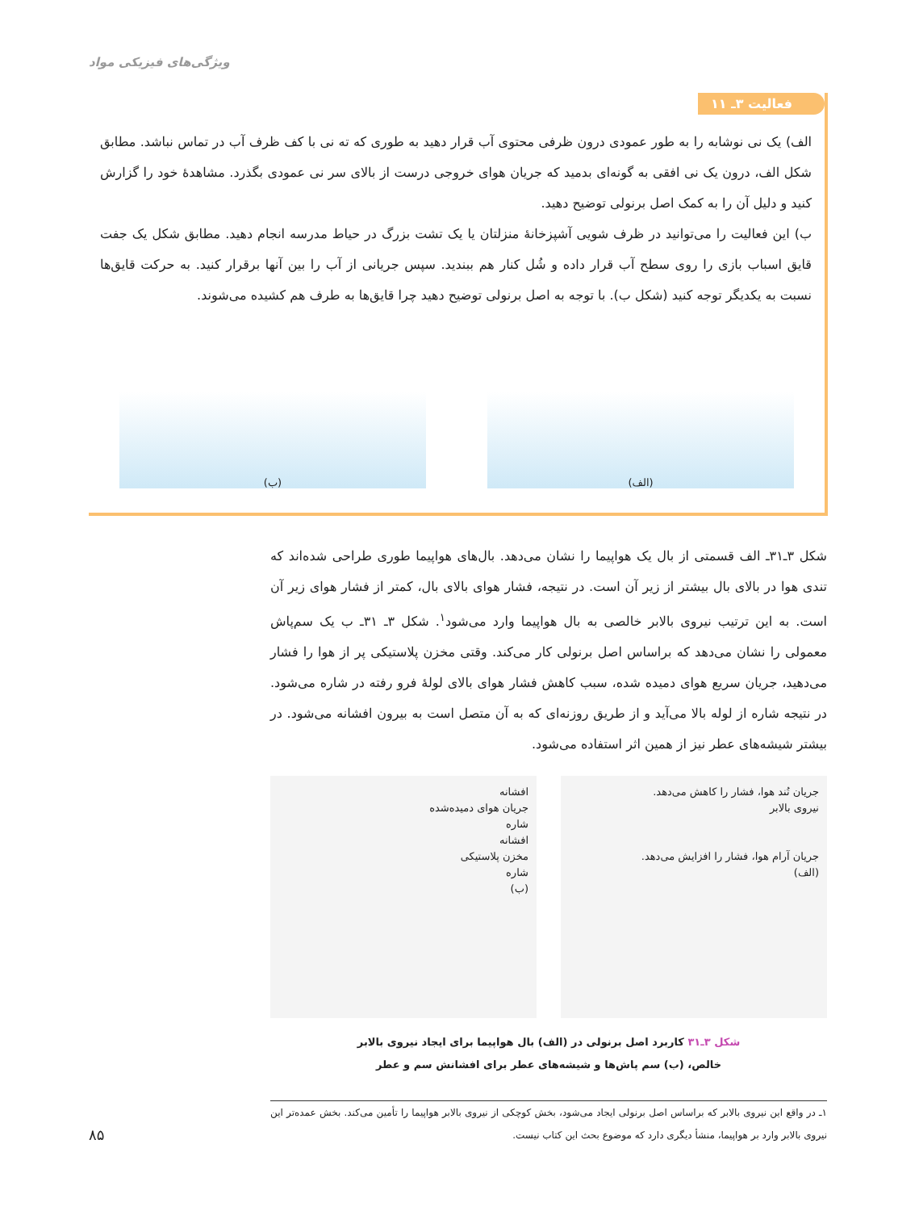ویژگی‌های فیزیکی مواد
فعالیت ۳ـ ۱۱
الف) یک نی نوشابه را به طور عمودی درون ظرفی محتوی آب قرار دهید به طوری که ته نی با کف ظرف آب در تماس نباشد. مطابق شکل الف، درون یک نی افقی به گونه‌ای بدمید که جریان هوای خروجی درست از بالای سر نی عمودی بگذرد. مشاهدهٔ خود را گزارش کنید و دلیل آن را به کمک اصل برنولی توضیح دهید.
ب) این فعالیت را می‌توانید در ظرف شویی آشپزخانهٔ منزلتان یا یک تشت بزرگ در حیاط مدرسه انجام دهید. مطابق شکل یک جفت قایق اسباب بازی را روی سطح آب قرار داده و شُل کنار هم ببندید. سپس جریانی از آب را بین آنها برقرار کنید. به حرکت قایق‌ها نسبت به یکدیگر توجه کنید (شکل ب). با توجه به اصل برنولی توضیح دهید چرا قایق‌ها به طرف هم کشیده می‌شوند.
(الف) (ب)
شکل ۳ـ۳۱ـ الف قسمتی از بال یک هواپیما را نشان می‌دهد. بال‌های هواپیما طوری طراحی شده‌اند که تندی هوا در بالای بال بیشتر از زیر آن است. در نتیجه، فشار هوای بالای بال، کمتر از فشار هوای زیر آن است. به این ترتیب نیروی بالابر خالصی به بال هواپیما وارد می‌شود<sup>۱</sup>. شکل ۳ـ ۳۱ـ ب یک سم‌پاش معمولی را نشان می‌دهد که براساس اصل برنولی کار می‌کند. وقتی مخزن پلاستیکی پر از هوا را فشار می‌دهید، جریان سریع هوای دمیده شده، سبب کاهش فشار هوای بالای لولهٔ فرو رفته در شاره می‌شود. در نتیجه شاره از لوله بالا می‌آید و از طریق روزنه‌ای که به آن متصل است به بیرون افشانه می‌شود. در بیشتر شیشه‌های عطر نیز از همین اثر استفاده می‌شود.
جریان تُند هوا، فشار را کاهش می‌دهد.
نیروی بالابر
جریان آرام هوا، فشار را افزایش می‌دهد.
(الف)
افشانه
جریان هوای دمیده‌شده
شاره
افشانه
مخزن پلاستیکی
شاره
(ب)
شکل ۳ـ۳۱ کاربرد اصل برنولی در (الف) بال هواپیما برای ایجاد نیروی بالابر
خالص، (ب) سم پاش‌ها و شیشه‌های عطر برای افشانش سم و عطر
۱ـ در واقع این نیروی بالابر که براساس اصل برنولی ایجاد می‌شود، بخش کوچکی از نیروی بالابر هواپیما را تأمین می‌کند. بخش عمده‌تر این نیروی بالابر وارد بر هواپیما، منشأ دیگری دارد که موضوع بحث این کتاب نیست.
۸۵